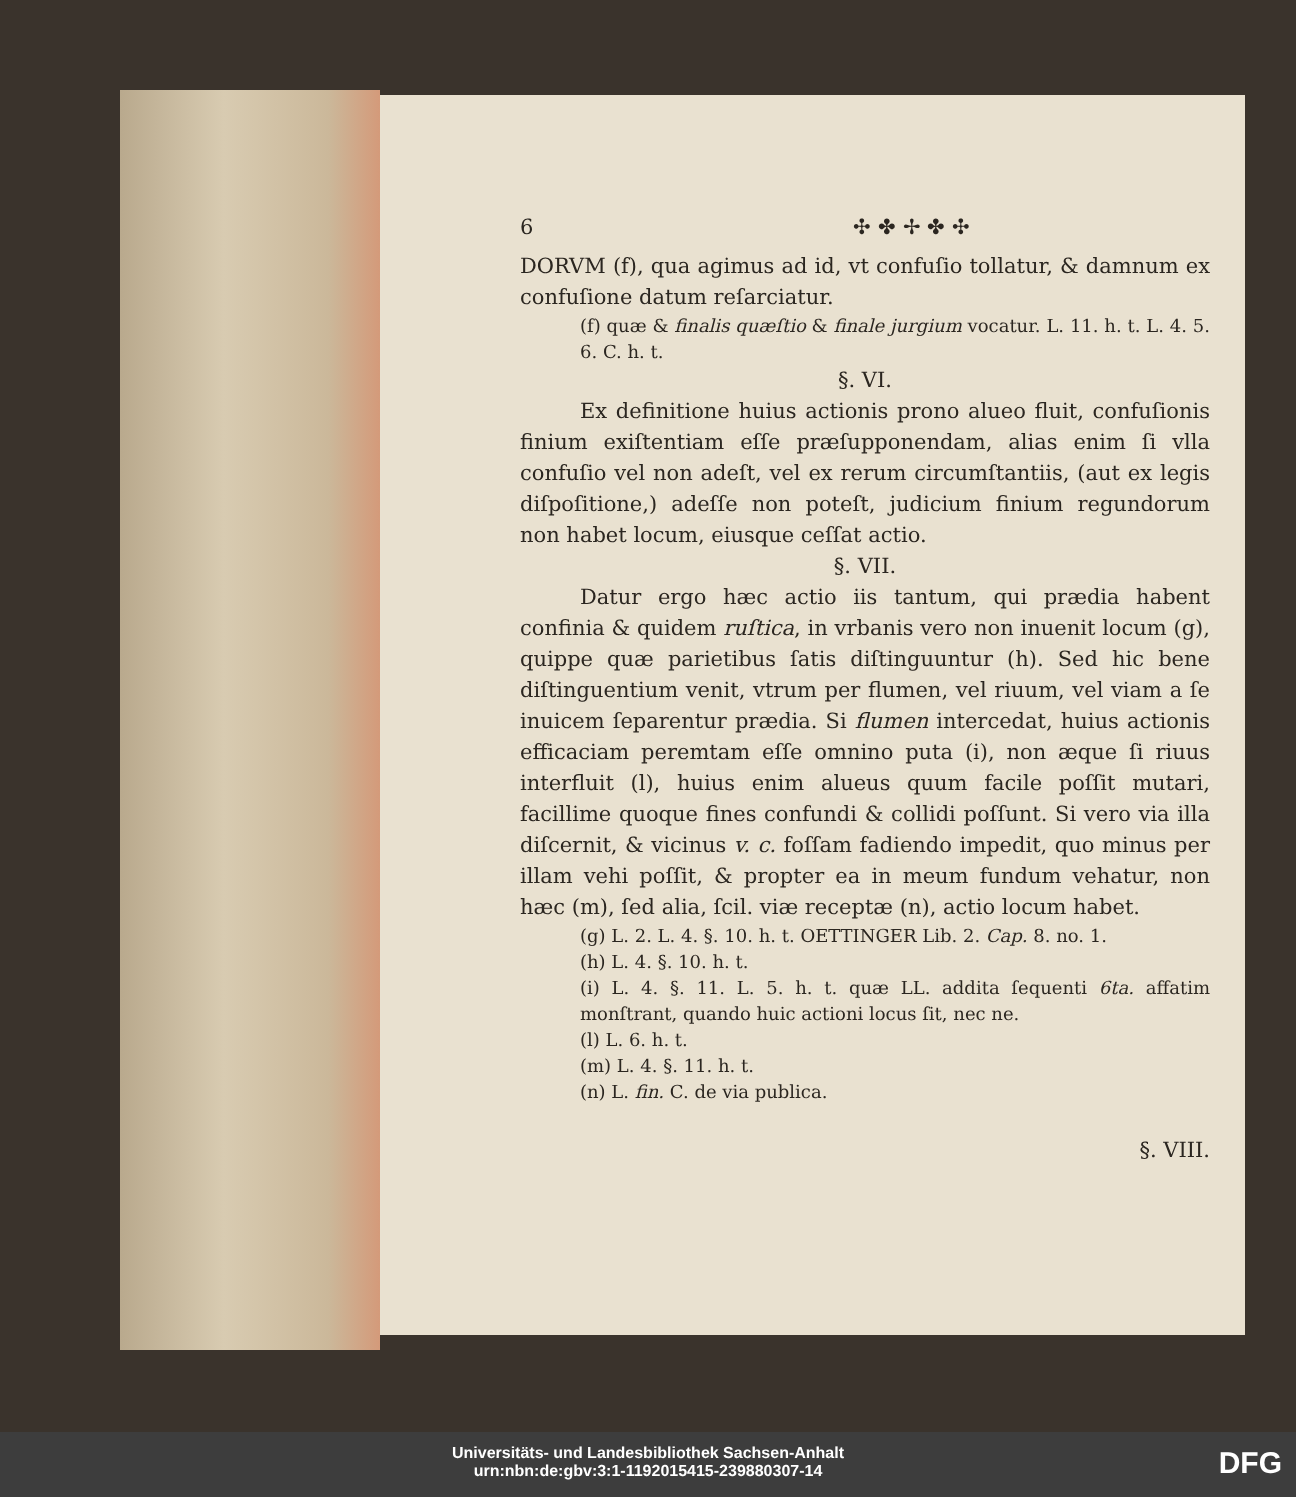6 ✣ ✤ ✢ ✤ ✣
DORVM (f), qua agimus ad id, vt confuſio tollatur, & damnum ex confuſione datum reſarciatur.
(f) quæ & finalis quæſtio & finale jurgium vocatur. L. 11. h. t. L. 4. 5. 6. C. h. t.
§. VI.
Ex definitione huius actionis prono alueo fluit, confuſionis finium exiſtentiam eſſe præſupponendam, alias enim ſi vlla confuſio vel non adeſt, vel ex rerum circumſtantiis, (aut ex legis diſpoſitione,) adeſſe non poteſt, judicium finium regundorum non habet locum, eiusque ceſſat actio.
§. VII.
Datur ergo hæc actio iis tantum, qui prædia habent confinia & quidem ruſtica, in vrbanis vero non inuenit locum (g), quippe quæ parietibus ſatis diſtinguuntur (h). Sed hic bene diſtinguentium venit, vtrum per flumen, vel riuum, vel viam a ſe inuicem ſeparentur prædia. Si flumen intercedat, huius actionis efficaciam peremtam eſſe omnino puta (i), non æque ſi riuus interfluit (l), huius enim alueus quum facile poſſit mutari, facillime quoque fines confundi & collidi poſſunt. Si vero via illa diſcernit, & vicinus v. c. foſſam fadiendo impedit, quo minus per illam vehi poſſit, & propter ea in meum fundum vehatur, non hæc (m), ſed alia, ſcil. viæ receptæ (n), actio locum habet.
(g) L. 2. L. 4. §. 10. h. t. OETTINGER Lib. 2. Cap. 8. no. 1.
(h) L. 4. §. 10. h. t.
(i) L. 4. §. 11. L. 5. h. t. quæ LL. addita ſequenti 6ta. affatim monſtrant, quando huic actioni locus ſit, nec ne.
(l) L. 6. h. t.
(m) L. 4. §. 11. h. t.
(n) L. fin. C. de via publica.
§. VIII.
Universitäts- und Landesbibliothek Sachsen-Anhalt
urn:nbn:de:gbv:3:1-1192015415-239880307-14
DFG